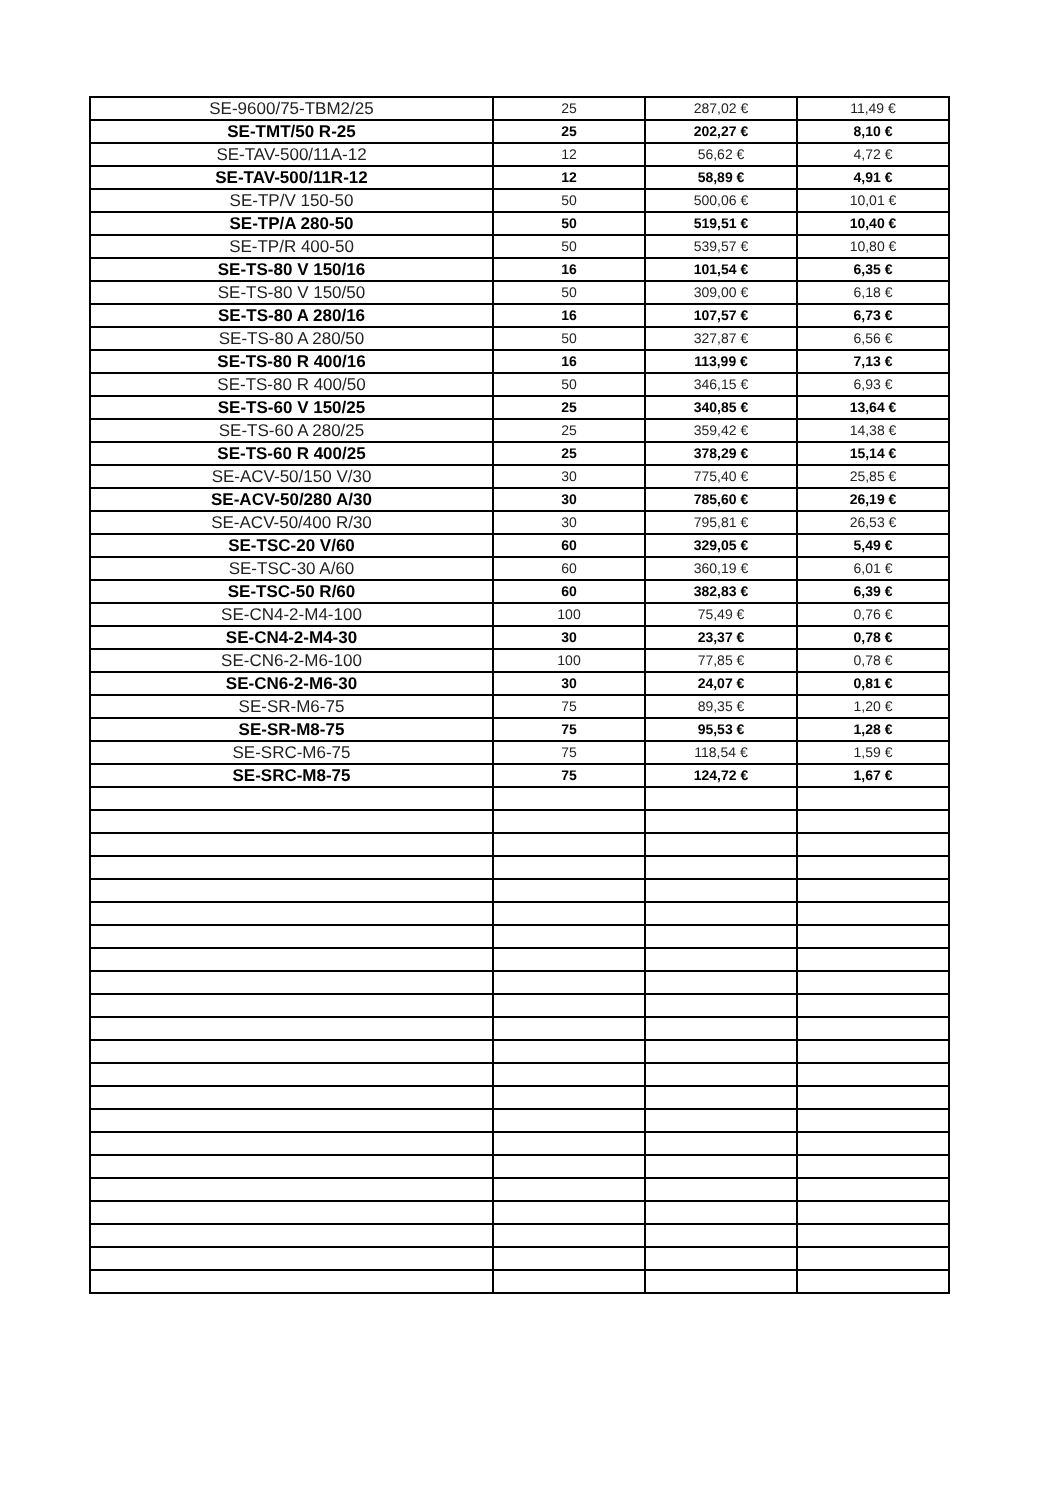| SE-9600/75-TBM2/25 | 25 | 287,02 € | 11,49 € |
| SE-TMT/50 R-25 | 25 | 202,27 € | 8,10 € |
| SE-TAV-500/11A-12 | 12 | 56,62 € | 4,72 € |
| SE-TAV-500/11R-12 | 12 | 58,89 € | 4,91 € |
| SE-TP/V 150-50 | 50 | 500,06 € | 10,01 € |
| SE-TP/A 280-50 | 50 | 519,51 € | 10,40 € |
| SE-TP/R 400-50 | 50 | 539,57 € | 10,80 € |
| SE-TS-80 V 150/16 | 16 | 101,54 € | 6,35 € |
| SE-TS-80 V 150/50 | 50 | 309,00 € | 6,18 € |
| SE-TS-80 A 280/16 | 16 | 107,57 € | 6,73 € |
| SE-TS-80 A 280/50 | 50 | 327,87 € | 6,56 € |
| SE-TS-80 R 400/16 | 16 | 113,99 € | 7,13 € |
| SE-TS-80 R 400/50 | 50 | 346,15 € | 6,93 € |
| SE-TS-60 V 150/25 | 25 | 340,85 € | 13,64 € |
| SE-TS-60 A 280/25 | 25 | 359,42 € | 14,38 € |
| SE-TS-60 R 400/25 | 25 | 378,29 € | 15,14 € |
| SE-ACV-50/150 V/30 | 30 | 775,40 € | 25,85 € |
| SE-ACV-50/280 A/30 | 30 | 785,60 € | 26,19 € |
| SE-ACV-50/400 R/30 | 30 | 795,81 € | 26,53 € |
| SE-TSC-20 V/60 | 60 | 329,05 € | 5,49 € |
| SE-TSC-30 A/60 | 60 | 360,19 € | 6,01 € |
| SE-TSC-50 R/60 | 60 | 382,83 € | 6,39 € |
| SE-CN4-2-M4-100 | 100 | 75,49 € | 0,76 € |
| SE-CN4-2-M4-30 | 30 | 23,37 € | 0,78 € |
| SE-CN6-2-M6-100 | 100 | 77,85 € | 0,78 € |
| SE-CN6-2-M6-30 | 30 | 24,07 € | 0,81 € |
| SE-SR-M6-75 | 75 | 89,35 € | 1,20 € |
| SE-SR-M8-75 | 75 | 95,53 € | 1,28 € |
| SE-SRC-M6-75 | 75 | 118,54 € | 1,59 € |
| SE-SRC-M8-75 | 75 | 124,72 € | 1,67 € |